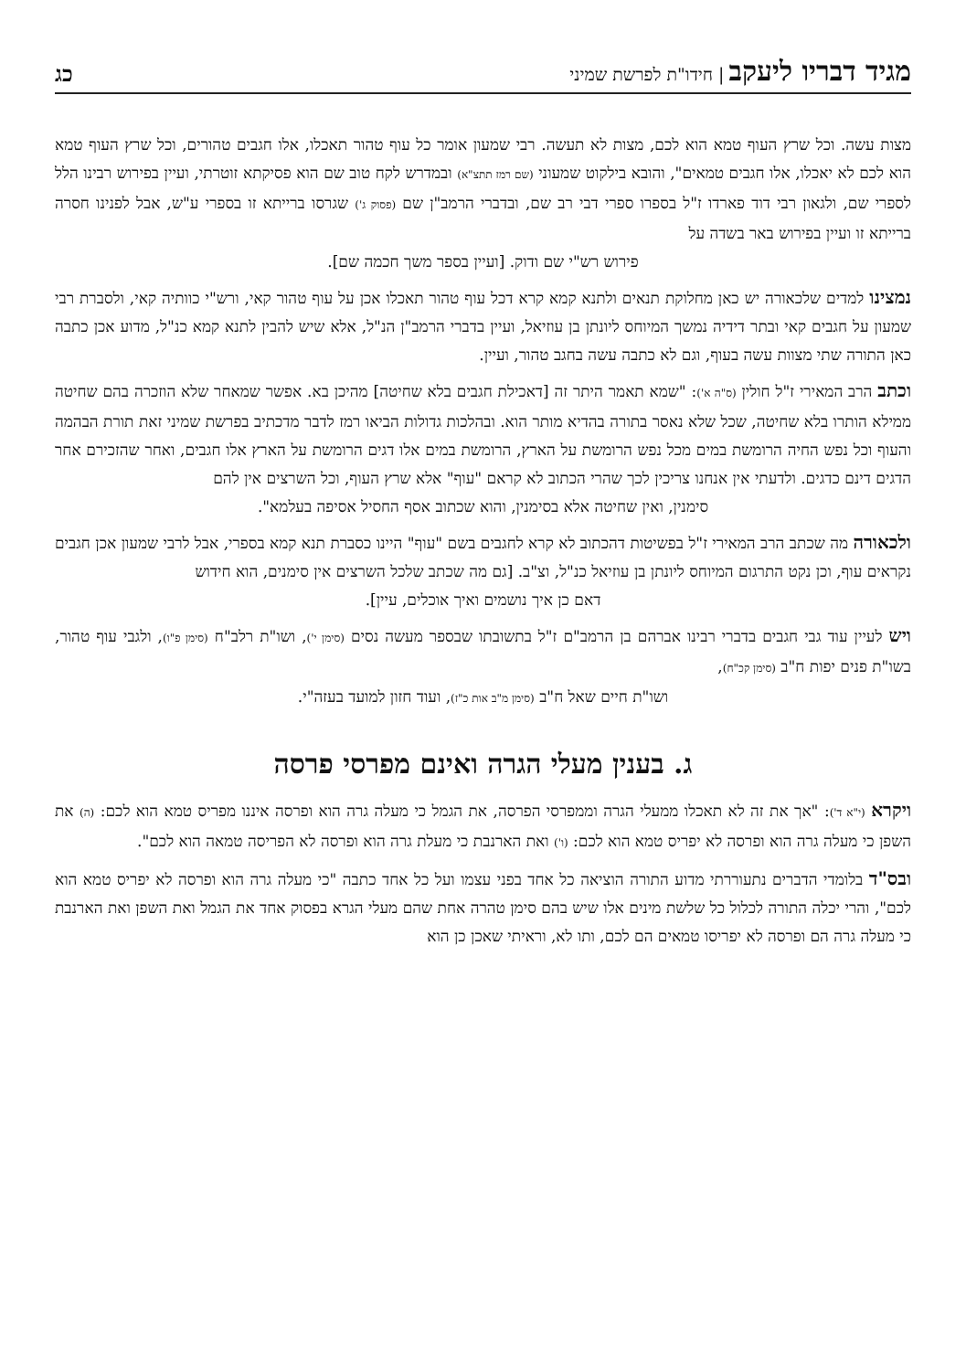מגיד דבריו ליעקב | חידו"ת לפרשת שמיני
כג
מצות עשה. וכל שרץ העוף טמא הוא לכם, מצות לא תעשה. רבי שמעון אומר כל עוף טהור תאכלו, אלו חגבים טהורים, וכל שרץ העוף טמא הוא לכם לא יאכלו, אלו חגבים טמאים", והובא בילקוט שמעוני (שם רמז תתצ"א) ובמדרש לקח טוב שם הוא פסיקתא זוטרתי, ועיין בפירוש רבינו הלל לספרי שם, ולגאון רבי דוד פארדו ז"ל בספרו ספרי דבי רב שם, ובדברי הרמב"ן שם (פסוק ג') שגרסו ברייתא זו בספרי ע"ש, אבל לפנינו חסרה ברייתא זו ועיין בפירוש באר בשדה על
פירוש רש"י שם ודוק. [ועיין בספר משך חכמה שם].
נמצינו למדים שלכאורה יש כאן מחלוקת תנאים ולתנא קמא קרא דכל עוף טהור תאכלו אכן על עוף טהור קאי, ורש"י כוותיה קאי, ולסברת רבי שמעון על חגבים קאי ובתר דידיה נמשך המיוחס ליונתן בן עוזיאל, ועיין בדברי הרמב"ן הנ"ל, אלא שיש להבין לתנא קמא כנ"ל, מדוע אכן כתבה כאן התורה שתי מצוות עשה בעוף, וגם לא כתבה עשה בחגב טהור, ועיין.
וכתב הרב המאירי ז"ל חולין (ס"ה א'): "שמא תאמר היתר זה [דאכילת חגבים בלא שחיטה] מהיכן בא. אפשר שמאחר שלא הוזכרה בהם שחיטה ממילא הותרו בלא שחיטה, שכל שלא נאסר בתורה בהדיא מותר הוא. ובהלכות גדולות הביאו רמז לדבר מדכתיב בפרשת שמיני זאת תורת הבהמה והעוף וכל נפש החיה הרומשת במים מכל נפש הרומשת על הארץ, הרומשת במים אלו דגים הרומשת על הארץ אלו חגבים, ואחר שהזכירם אחר הדגים דינם כדגים. ולדעתי אין אנחנו צריכין לכך שהרי הכתוב לא קראם "עוף" אלא שרץ העוף, וכל השרצים אין להם
סימנין, ואין שחיטה אלא בסימנין, והוא שכתוב אסף החסיל אסיפה בעלמא".
ולכאורה מה שכתב הרב המאירי ז"ל בפשיטות דהכתוב לא קרא לחגבים בשם "עוף" היינו כסברת תנא קמא בספרי, אבל לרבי שמעון אכן חגבים נקראים עוף, וכן נקט התרגום המיוחס ליונתן בן עוזיאל כנ"ל, וצ"ב. [גם מה שכתב שלכל השרצים אין סימנים, הוא חידוש
דאם כן איך נושמים ואיך אוכלים, עיין].
ויש לעיין עוד גבי חגבים בדברי רבינו אברהם בן הרמב"ם ז"ל בתשובתו שבספר מעשה נסים (סימן י'), ושו"ת רלב"ח (סימן פ"ו), ולגבי עוף טהור, בשו"ת פנים יפות ח"ב (סימן קכ"ח),
ושו"ת חיים שאל ח"ב (סימן מ"ב אות כ"ז), ועוד חזון למועד בעזה"י.
ג. בענין מעלי הגרה ואינם מפרסי פרסה
ויקרא (י"א ד'): "אך את זה לא תאכלו ממעלי הגרה וממפרסי הפרסה, את הגמל כי מעלה גרה הוא ופרסה איננו מפריס טמא הוא לכם: (ה) את השפן כי מעלה גרה הוא ופרסה לא יפריס טמא הוא לכם: (ו') ואת הארנבת כי מעלת גרה הוא ופרסה לא הפריסה טמאה הוא לכם".
ובס"ד בלומדי הדברים נתעוררתי מדוע התורה הוציאה כל אחד בפני עצמו ועל כל אחד כתבה "כי מעלה גרה הוא ופרסה לא יפריס טמא הוא לכם", והרי יכלה התורה לכלול כל שלשת מינים אלו שיש בהם סימן טהרה אחת שהם מעלי הגרא בפסוק אחד את הגמל ואת השפן ואת הארנבת כי מעלה גרה הם ופרסה לא יפריסו טמאים הם לכם, ותו לא, וראיתי שאכן כן הוא